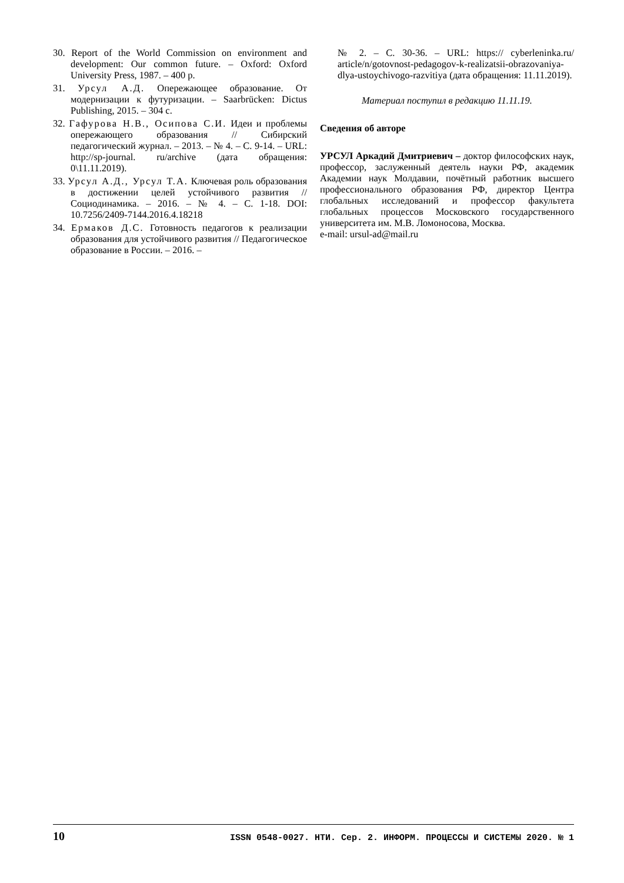30. Report of the World Commission on environment and development: Our common future. – Oxford: Oxford University Press, 1987. – 400 p.
31. Урсул А.Д. Опережающее образование. От модернизации к футуризации. – Saarbrücken: Dictus Publishing, 2015. – 304 с.
32. Гафурова Н.В., Осипова С.И. Идеи и проблемы опережающего образования // Сибирский педагогический журнал. – 2013. – № 4. – С. 9-14. – URL: http://sp-journal. ru/archive (дата обращения: 0\11.11.2019).
33. Урсул А.Д., Урсул Т.А. Ключевая роль образования в достижении целей устойчивого развития // Социодинамика. – 2016. – № 4. – С. 1-18. DOI: 10.7256/2409-7144.2016.4.18218
34. Ермаков Д.С. Готовность педагогов к реализации образования для устойчивого развития // Педагогическое образование в России. – 2016. –
№ 2. – С. 30-36. – URL: https:// cyberleninka.ru/ article/n/gotovnost-pedagogov-k-realizatsii-obrazovaniya-dlya-ustoychivogo-razvitiya (дата обращения: 11.11.2019).
Материал поступил в редакцию 11.11.19.
Сведения об авторе
УРСУЛ Аркадий Дмитриевич – доктор философских наук, профессор, заслуженный деятель науки РФ, академик Академии наук Молдавии, почётный работник высшего профессионального образования РФ, директор Центра глобальных исследований и профессор факультета глобальных процессов Московского государственного университета им. М.В. Ломоносова, Москва.
e-mail: ursul-ad@mail.ru
10 ISSN 0548-0027. НТИ. Сер. 2. ИНФОРМ. ПРОЦЕССЫ И СИСТЕМЫ 2020. № 1